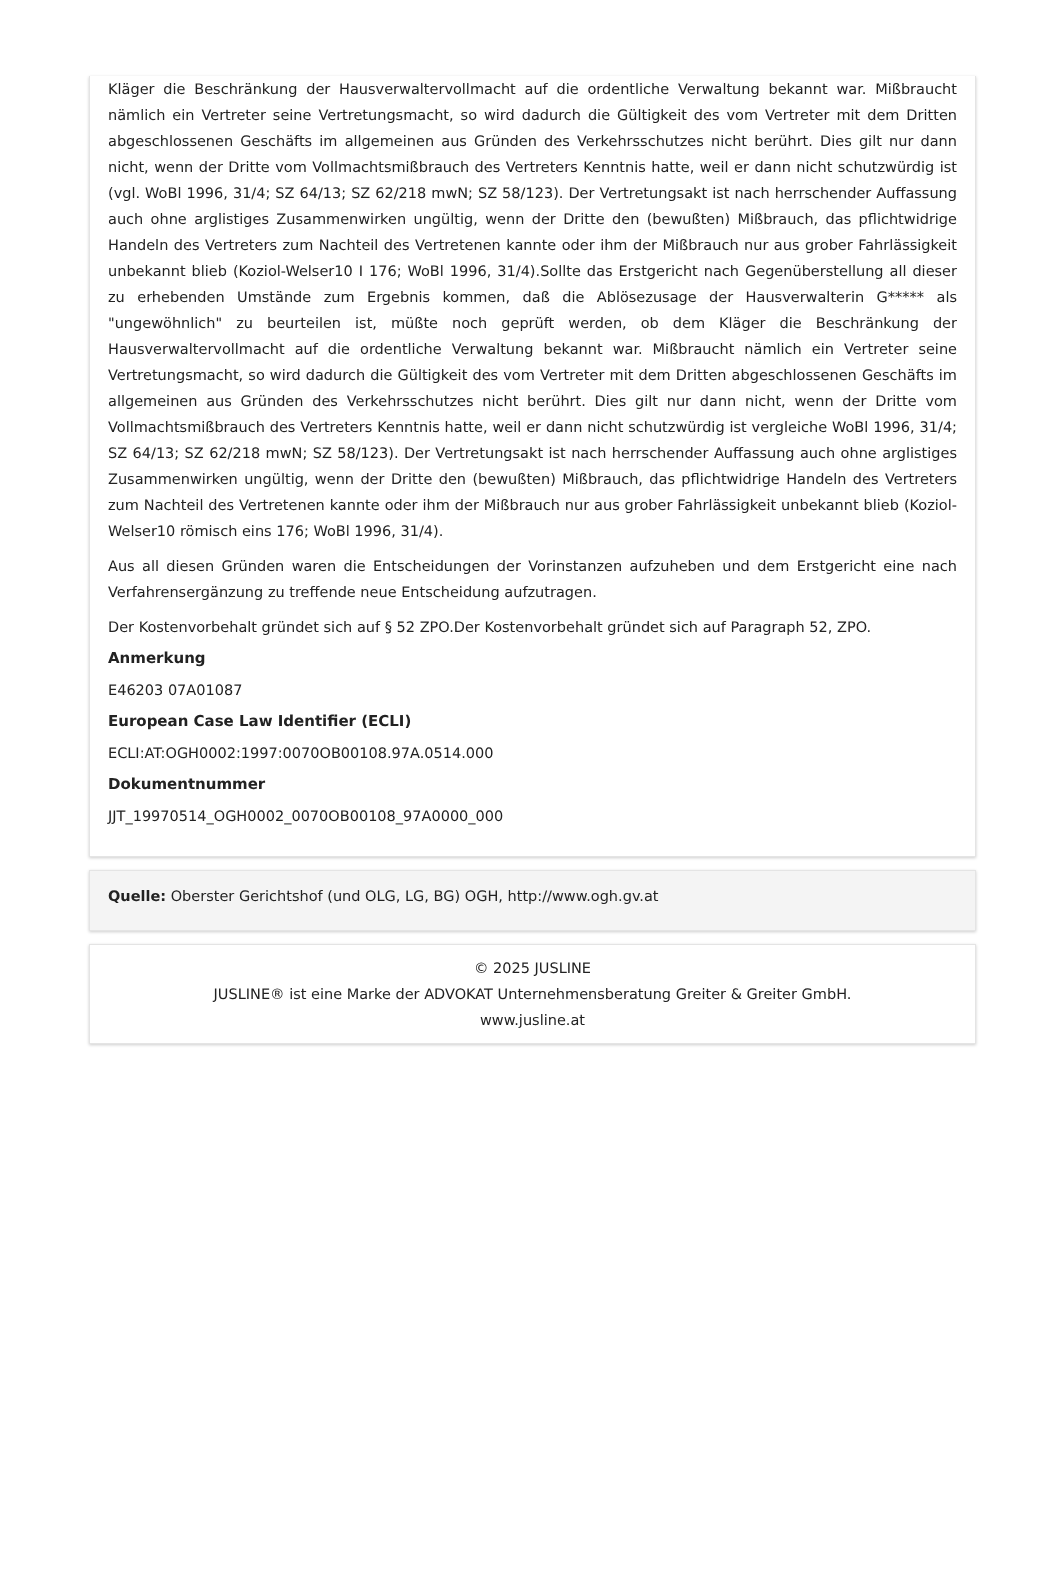Kläger die Beschränkung der Hausverwaltervollmacht auf die ordentliche Verwaltung bekannt war. Mißbraucht nämlich ein Vertreter seine Vertretungsmacht, so wird dadurch die Gültigkeit des vom Vertreter mit dem Dritten abgeschlossenen Geschäfts im allgemeinen aus Gründen des Verkehrsschutzes nicht berührt. Dies gilt nur dann nicht, wenn der Dritte vom Vollmachtsmißbrauch des Vertreters Kenntnis hatte, weil er dann nicht schutzwürdig ist (vgl. WoBl 1996, 31/4; SZ 64/13; SZ 62/218 mwN; SZ 58/123). Der Vertretungsakt ist nach herrschender Auffassung auch ohne arglistiges Zusammenwirken ungültig, wenn der Dritte den (bewußten) Mißbrauch, das pflichtwidrige Handeln des Vertreters zum Nachteil des Vertretenen kannte oder ihm der Mißbrauch nur aus grober Fahrlässigkeit unbekannt blieb (Koziol-Welser10 I 176; WoBl 1996, 31/4).Sollte das Erstgericht nach Gegenüberstellung all dieser zu erhebenden Umstände zum Ergebnis kommen, daß die Ablösezusage der Hausverwalterin G***** als "ungewöhnlich" zu beurteilen ist, müßte noch geprüft werden, ob dem Kläger die Beschränkung der Hausverwaltervollmacht auf die ordentliche Verwaltung bekannt war. Mißbraucht nämlich ein Vertreter seine Vertretungsmacht, so wird dadurch die Gültigkeit des vom Vertreter mit dem Dritten abgeschlossenen Geschäfts im allgemeinen aus Gründen des Verkehrsschutzes nicht berührt. Dies gilt nur dann nicht, wenn der Dritte vom Vollmachtsmißbrauch des Vertreters Kenntnis hatte, weil er dann nicht schutzwürdig ist vergleiche WoBl 1996, 31/4; SZ 64/13; SZ 62/218 mwN; SZ 58/123). Der Vertretungsakt ist nach herrschender Auffassung auch ohne arglistiges Zusammenwirken ungültig, wenn der Dritte den (bewußten) Mißbrauch, das pflichtwidrige Handeln des Vertreters zum Nachteil des Vertretenen kannte oder ihm der Mißbrauch nur aus grober Fahrlässigkeit unbekannt blieb (Koziol-Welser10 römisch eins 176; WoBl 1996, 31/4).
Aus all diesen Gründen waren die Entscheidungen der Vorinstanzen aufzuheben und dem Erstgericht eine nach Verfahrensergänzung zu treffende neue Entscheidung aufzutragen.
Der Kostenvorbehalt gründet sich auf § 52 ZPO.Der Kostenvorbehalt gründet sich auf Paragraph 52, ZPO.
Anmerkung
E46203 07A01087
European Case Law Identifier (ECLI)
ECLI:AT:OGH0002:1997:0070OB00108.97A.0514.000
Dokumentnummer
JJT_19970514_OGH0002_0070OB00108_97A0000_000
Quelle: Oberster Gerichtshof (und OLG, LG, BG) OGH, http://www.ogh.gv.at
© 2025 JUSLINE
JUSLINE® ist eine Marke der ADVOKAT Unternehmensberatung Greiter & Greiter GmbH.
www.jusline.at